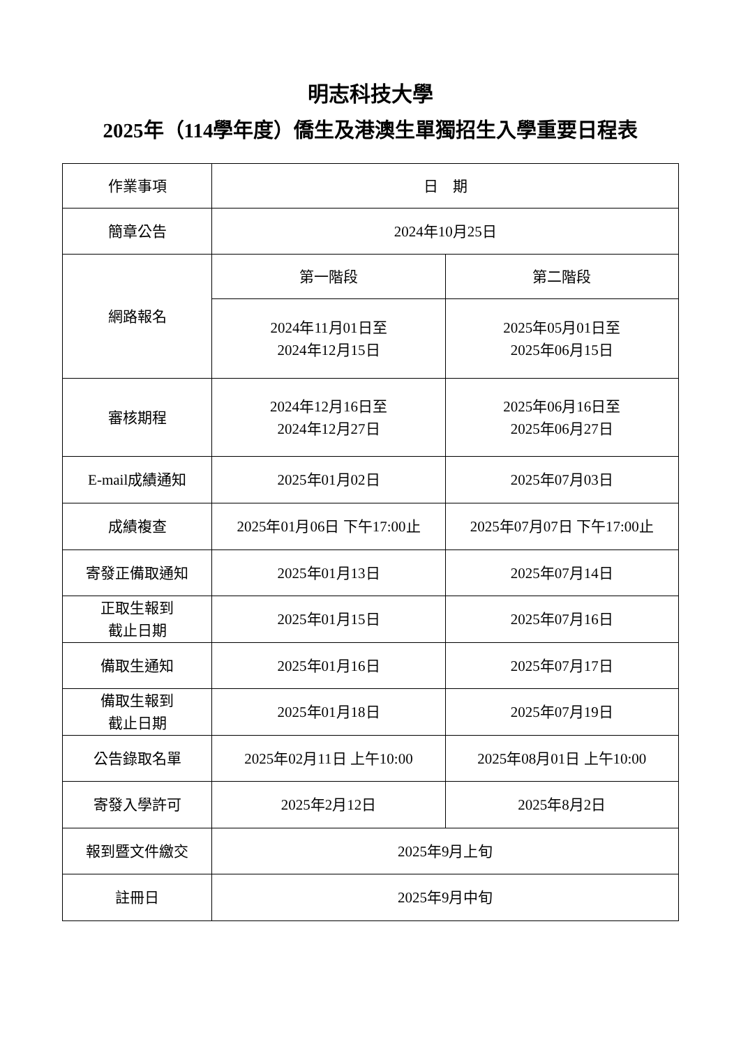明志科技大學
2025年（114學年度）僑生及港澳生單獨招生入學重要日程表
| 作業事項 | 日 期 | |
| 簡章公告 | 2024年10月25日 | |
| 網路報名 | 第一階段 | 第二階段 |
| | 2024年11月01日至 2024年12月15日 | 2025年05月01日至 2025年06月15日 |
| 審核期程 | 2024年12月16日至 2024年12月27日 | 2025年06月16日至 2025年06月27日 |
| E-mail成績通知 | 2025年01月02日 | 2025年07月03日 |
| 成績複查 | 2025年01月06日 下午17:00止 | 2025年07月07日 下午17:00止 |
| 寄發正備取通知 | 2025年01月13日 | 2025年07月14日 |
| 正取生報到 截止日期 | 2025年01月15日 | 2025年07月16日 |
| 備取生通知 | 2025年01月16日 | 2025年07月17日 |
| 備取生報到 截止日期 | 2025年01月18日 | 2025年07月19日 |
| 公告錄取名單 | 2025年02月11日 上午10:00 | 2025年08月01日 上午10:00 |
| 寄發入學許可 | 2025年2月12日 | 2025年8月2日 |
| 報到暨文件繳交 | 2025年9月上旬 | |
| 註冊日 | 2025年9月中旬 | |